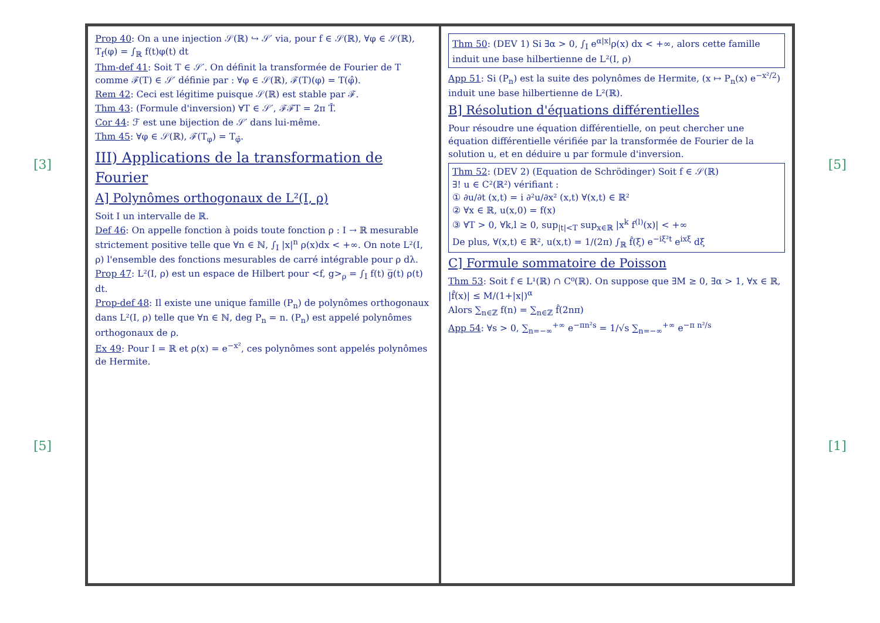[3]
[5]
Prop 40: On a une injection 𝒮(ℝ) ↪ 𝒮′ via, pour f ∈ 𝒮(ℝ), ∀φ ∈ 𝒮(ℝ), T<sub>f</sub>(φ) = ∫<sub>ℝ</sub> f(t)φ(t) dt
Thm-def 41: Soit T ∈ 𝒮′. On définit la transformée de Fourier de T comme ℱ(T) ∈ 𝒮′ définie par : ∀φ ∈ 𝒮(ℝ), ℱ(T)(φ) = T(φ̂).
Rem 42: Ceci est légitime puisque 𝒮(ℝ) est stable par ℱ.
Thm 43: (Formule d'inversion) ∀T ∈ 𝒮′, ℱℱT = 2π Ť.
Cor 44: ℱ est une bijection de 𝒮′ dans lui-même.
Thm 45: ∀φ ∈ 𝒮(ℝ), ℱ(T<sub>φ</sub>) = T<sub>φ̂</sub>.
III) Applications de la transformation de Fourier
A] Polynômes orthogonaux de L²(I, ρ)
Soit I un intervalle de ℝ.
Def 46: On appelle fonction à poids toute fonction ρ : I → ℝ mesurable strictement positive telle que ∀n ∈ ℕ, ∫<sub>I</sub> |x|<sup>n</sup> ρ(x)dx < +∞. On note L²(I, ρ) l'ensemble des fonctions mesurables de carré intégrable pour ρ dλ.
Prop 47: L²(I, ρ) est un espace de Hilbert pour <f, g><sub>ρ</sub> = ∫<sub>I</sub> f(t) g̅(t) ρ(t) dt.
Prop-def 48: Il existe une unique famille (P<sub>n</sub>) de polynômes orthogonaux dans L²(I, ρ) telle que ∀n ∈ ℕ, deg P<sub>n</sub> = n. (P<sub>n</sub>) est appelé polynômes orthogonaux de ρ.
Ex 49: Pour I = ℝ et ρ(x) = e<sup>−x²</sup>, ces polynômes sont appelés polynômes de Hermite.
Thm 50: (DEV 1) Si ∃α > 0, ∫<sub>I</sub> e<sup>α|x|</sup>ρ(x) dx < +∞, alors cette famille induit une base hilbertienne de L²(I, ρ)
App 51: Si (P<sub>n</sub>) est la suite des polynômes de Hermite, (x ↦ P<sub>n</sub>(x) e<sup>−x²/2</sup>) induit une base hilbertienne de L²(ℝ).
B] Résolution d'équations différentielles
Pour résoudre une équation différentielle, on peut chercher une équation différentielle vérifiée par la transformée de Fourier de la solution u, et en déduire u par formule d'inversion.
Thm 52: (DEV 2) (Equation de Schrödinger) Soit f ∈ 𝒮(ℝ)
∃! u ∈ C²(ℝ²) vérifiant :
① ∂u/∂t (x,t) = i ∂²u/∂x² (x,t) ∀(x,t) ∈ ℝ²
② ∀x ∈ ℝ, u(x,0) = f(x)
③ ∀T > 0, ∀k,l ≥ 0, sup<sub>|t|<T</sub> sup<sub>x∈ℝ</sub> |x<sup>k</sup> f<sup>(l)</sup>(x)| < +∞
De plus, ∀(x,t) ∈ ℝ², u(x,t) = 1/(2π) ∫<sub>ℝ</sub> f̂(ξ) e<sup>−iξ²t</sup> e<sup>ixξ</sup> dξ
C] Formule sommatoire de Poisson
Thm 53: Soit f ∈ L¹(ℝ) ∩ C⁰(ℝ). On suppose que ∃M ≥ 0, ∃α > 1, ∀x ∈ ℝ, |f̂(x)| ≤ M/(1+|x|)<sup>α</sup>
Alors ∑<sub>n∈ℤ</sub> f(n) = ∑<sub>n∈ℤ</sub> f̂(2nπ)
App 54: ∀s > 0, ∑<sub>n=−∞</sub><sup>+∞</sup> e<sup>−πn²s</sup> = 1/√s ∑<sub>n=−∞</sub><sup>+∞</sup> e<sup>−π n²/s</sup>
[5]
[1]